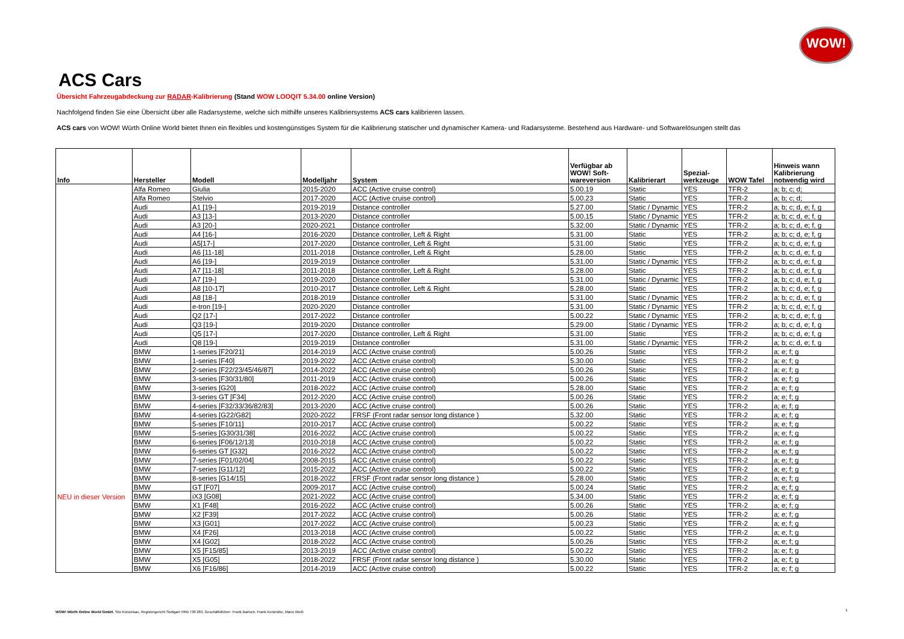WOW!
ACS Cars
Übersicht Fahrzeugabdeckung zur RADAR-Kalibrierung (Stand WOW LOOQIT 5.34.00 online Version)
Nachfolgend finden Sie eine Übersicht über alle Radarsysteme, welche sich mithilfe unseres Kalibriersystems ACS cars kalibrieren lassen.
ACS cars von WOW! Würth Online World bietet Ihnen ein flexibles und kostengünstiges System für die Kalibrierung statischer und dynamischer Kamera- und Radarsysteme. Bestehend aus Hardware- und Softwarelösungen stellt das
| Info | Hersteller | Modell | Modelljahr | System | Verfügbar ab WOW! Soft- wareversion | Kalibrierart | Spezial- werkzeuge | WOW Tafel | Hinweis wann Kalibrierung notwendig wird |
| --- | --- | --- | --- | --- | --- | --- | --- | --- | --- |
| | Alfa Romeo | Giulia | 2015-2020 | ACC (Active cruise control) | 5.00.19 | Static | YES | TFR-2 | a; b; c; d; |
| | Alfa Romeo | Stelvio | 2017-2020 | ACC (Active cruise control) | 5.00.23 | Static | YES | TFR-2 | a; b; c; d; |
| | Audi | A1 [19-] | 2019-2019 | Distance controller | 5.27.00 | Static / Dynamic | YES | TFR-2 | a; b; c; d, e; f, g |
| | Audi | A3 [13-] | 2013-2020 | Distance controller | 5.00.15 | Static / Dynamic | YES | TFR-2 | a; b; c; d, e; f, g |
| | Audi | A3 [20-] | 2020-2021 | Distance controller | 5.32.00 | Static / Dynamic | YES | TFR-2 | a; b; c; d, e; f, g |
| | Audi | A4 [16-] | 2016-2020 | Distance controller, Left & Right | 5.31.00 | Static | YES | TFR-2 | a; b; c; d, e; f, g |
| | Audi | A5[17-] | 2017-2020 | Distance controller, Left & Right | 5.31.00 | Static | YES | TFR-2 | a; b; c; d, e; f, g |
| | Audi | A6 [11-18] | 2011-2018 | Distance controller, Left & Right | 5.28.00 | Static | YES | TFR-2 | a; b; c; d, e; f, g |
| | Audi | A6 [19-] | 2019-2019 | Distance controller | 5.31.00 | Static / Dynamic | YES | TFR-2 | a; b; c; d, e; f, g |
| | Audi | A7 [11-18] | 2011-2018 | Distance controller, Left & Right | 5.28.00 | Static | YES | TFR-2 | a; b; c; d, e; f, g |
| | Audi | A7 [19-] | 2019-2020 | Distance controller | 5.31.00 | Static / Dynamic | YES | TFR-2 | a; b; c; d, e; f, g |
| | Audi | A8 [10-17] | 2010-2017 | Distance controller, Left & Right | 5.28.00 | Static | YES | TFR-2 | a; b; c; d, e; f, g |
| | Audi | A8 [18-] | 2018-2019 | Distance controller | 5.31.00 | Static / Dynamic | YES | TFR-2 | a; b; c; d, e; f, g |
| | Audi | e-tron [19-] | 2020-2020 | Distance controller | 5.31.00 | Static / Dynamic | YES | TFR-2 | a; b; c; d, e; f, g |
| | Audi | Q2 [17-] | 2017-2022 | Distance controller | 5.00.22 | Static / Dynamic | YES | TFR-2 | a; b; c; d, e; f, g |
| | Audi | Q3 [19-] | 2019-2020 | Distance controller | 5.29.00 | Static / Dynamic | YES | TFR-2 | a; b; c; d, e; f, g |
| | Audi | Q5 [17-] | 2017-2020 | Distance controller, Left & Right | 5.31.00 | Static | YES | TFR-2 | a; b; c; d, e; f, g |
| | Audi | Q8 [19-] | 2019-2019 | Distance controller | 5.31.00 | Static / Dynamic | YES | TFR-2 | a; b; c; d, e; f, g |
| | BMW | 1-series [F20/21] | 2014-2019 | ACC (Active cruise control) | 5.00.26 | Static | YES | TFR-2 | a; e; f; g |
| | BMW | 1-series [F40] | 2019-2022 | ACC (Active cruise control) | 5.30.00 | Static | YES | TFR-2 | a; e; f; g |
| | BMW | 2-series [F22/23/45/46/87] | 2014-2022 | ACC (Active cruise control) | 5.00.26 | Static | YES | TFR-2 | a; e; f; g |
| | BMW | 3-series [F30/31/80] | 2011-2019 | ACC (Active cruise control) | 5.00.26 | Static | YES | TFR-2 | a; e; f; g |
| | BMW | 3-series [G20] | 2018-2022 | ACC (Active cruise control) | 5.28.00 | Static | YES | TFR-2 | a; e; f; g |
| | BMW | 3-series GT [F34] | 2012-2020 | ACC (Active cruise control) | 5.00.26 | Static | YES | TFR-2 | a; e; f; g |
| | BMW | 4-series [F32/33/36/82/83] | 2013-2020 | ACC (Active cruise control) | 5.00.26 | Static | YES | TFR-2 | a; e; f; g |
| | BMW | 4-series [G22/G82] | 2020-2022 | FRSF (Front radar sensor long distance ) | 5.32.00 | Static | YES | TFR-2 | a; e; f; g |
| | BMW | 5-series [F10/11] | 2010-2017 | ACC (Active cruise control) | 5.00.22 | Static | YES | TFR-2 | a; e; f; g |
| | BMW | 5-series [G30/31/38] | 2016-2022 | ACC (Active cruise control) | 5.00.22 | Static | YES | TFR-2 | a; e; f; g |
| | BMW | 6-series [F06/12/13] | 2010-2018 | ACC (Active cruise control) | 5.00.22 | Static | YES | TFR-2 | a; e; f; g |
| | BMW | 6-series GT [G32] | 2016-2022 | ACC (Active cruise control) | 5.00.22 | Static | YES | TFR-2 | a; e; f; g |
| | BMW | 7-series [F01/02/04] | 2008-2015 | ACC (Active cruise control) | 5.00.22 | Static | YES | TFR-2 | a; e; f; g |
| | BMW | 7-series [G11/12] | 2015-2022 | ACC (Active cruise control) | 5.00.22 | Static | YES | TFR-2 | a; e; f; g |
| | BMW | 8-series [G14/15] | 2018-2022 | FRSF (Front radar sensor long distance ) | 5.28.00 | Static | YES | TFR-2 | a; e; f; g |
| | BMW | GT [F07] | 2009-2017 | ACC (Active cruise control) | 5.00.24 | Static | YES | TFR-2 | a; e; f; g |
| NEU in dieser Version | BMW | iX3 [G08] | 2021-2022 | ACC (Active cruise control) | 5.34.00 | Static | YES | TFR-2 | a; e; f; g |
| | BMW | X1 [F48] | 2016-2022 | ACC (Active cruise control) | 5.00.26 | Static | YES | TFR-2 | a; e; f; g |
| | BMW | X2 [F39] | 2017-2022 | ACC (Active cruise control) | 5.00.26 | Static | YES | TFR-2 | a; e; f; g |
| | BMW | X3 [G01] | 2017-2022 | ACC (Active cruise control) | 5.00.23 | Static | YES | TFR-2 | a; e; f; g |
| | BMW | X4 [F26] | 2013-2018 | ACC (Active cruise control) | 5.00.22 | Static | YES | TFR-2 | a; e; f; g |
| | BMW | X4 [G02] | 2018-2022 | ACC (Active cruise control) | 5.00.26 | Static | YES | TFR-2 | a; e; f; g |
| | BMW | X5 [F15/85] | 2013-2019 | ACC (Active cruise control) | 5.00.22 | Static | YES | TFR-2 | a; e; f; g |
| | BMW | X5 [G05] | 2018-2022 | FRSF (Front radar sensor long distance ) | 5.30.00 | Static | YES | TFR-2 | a; e; f; g |
| | BMW | X6 [F16/86] | 2014-2019 | ACC (Active cruise control) | 5.00.22 | Static | YES | TFR-2 | a; e; f; g |
WOW! Würth Online World GmbH, Sitz Künzelsau, Registergericht Stuttgart HRB 738 283, Geschäftsführer: Frank Bartsch, Frank Konietzke, Mario Weiß
1